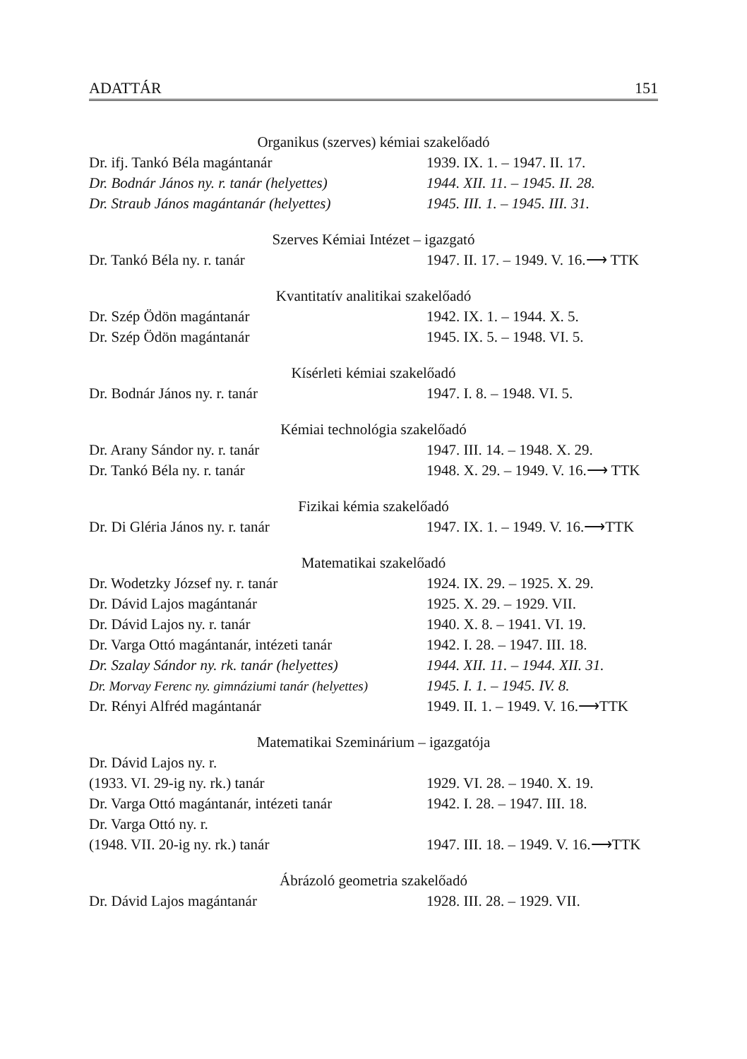ADATTÁR 151
Organikus (szerves) kémiai szakelőadó
| Dr. ifj. Tankó Béla magántanár | 1939. IX. 1. – 1947. II. 17. |
| Dr. Bodnár János ny. r. tanár (helyettes) | 1944. XII. 11. – 1945. II. 28. |
| Dr. Straub János magántanár (helyettes) | 1945. III. 1. – 1945. III. 31. |
Szerves Kémiai Intézet – igazgató
| Dr. Tankó Béla ny. r. tanár | 1947. II. 17. – 1949. V. 16.⟶ TTK |
Kvantitatív analitikai szakelőadó
| Dr. Szép Ödön magántanár | 1942. IX. 1. – 1944. X. 5. |
| Dr. Szép Ödön magántanár | 1945. IX. 5. – 1948. VI. 5. |
Kísérleti kémiai szakelőadó
| Dr. Bodnár János ny. r. tanár | 1947. I. 8. – 1948. VI. 5. |
Kémiai technológia szakelőadó
| Dr. Arany Sándor ny. r. tanár | 1947. III. 14. – 1948. X. 29. |
| Dr. Tankó Béla ny. r. tanár | 1948. X. 29. – 1949. V. 16.⟶ TTK |
Fizikai kémia szakelőadó
| Dr. Di Gléria János ny. r. tanár | 1947. IX. 1. – 1949. V. 16.⟶TTK |
Matematikai szakelőadó
| Dr. Wodetzky József ny. r. tanár | 1924. IX. 29. – 1925. X. 29. |
| Dr. Dávid Lajos magántanár | 1925. X. 29. – 1929. VII. |
| Dr. Dávid Lajos ny. r. tanár | 1940. X. 8. – 1941. VI. 19. |
| Dr. Varga Ottó magántanár, intézeti tanár | 1942. I. 28. – 1947. III. 18. |
| Dr. Szalay Sándor ny. rk. tanár (helyettes) | 1944. XII. 11. – 1944. XII. 31. |
| Dr. Morvay Ferenc ny. gimnáziumi tanár (helyettes) | 1945. I. 1. – 1945. IV. 8. |
| Dr. Rényi Alfréd magántanár | 1949. II. 1. – 1949. V. 16.⟶TTK |
Matematikai Szeminárium – igazgatója
| Dr. Dávid Lajos ny. r. (1933. VI. 29-ig ny. rk.) tanár | 1929. VI. 28. – 1940. X. 19. |
| Dr. Varga Ottó magántanár, intézeti tanár | 1942. I. 28. – 1947. III. 18. |
| Dr. Varga Ottó ny. r. (1948. VII. 20-ig ny. rk.) tanár | 1947. III. 18. – 1949. V. 16.⟶TTK |
Ábrázoló geometria szakelőadó
| Dr. Dávid Lajos magántanár | 1928. III. 28. – 1929. VII. |